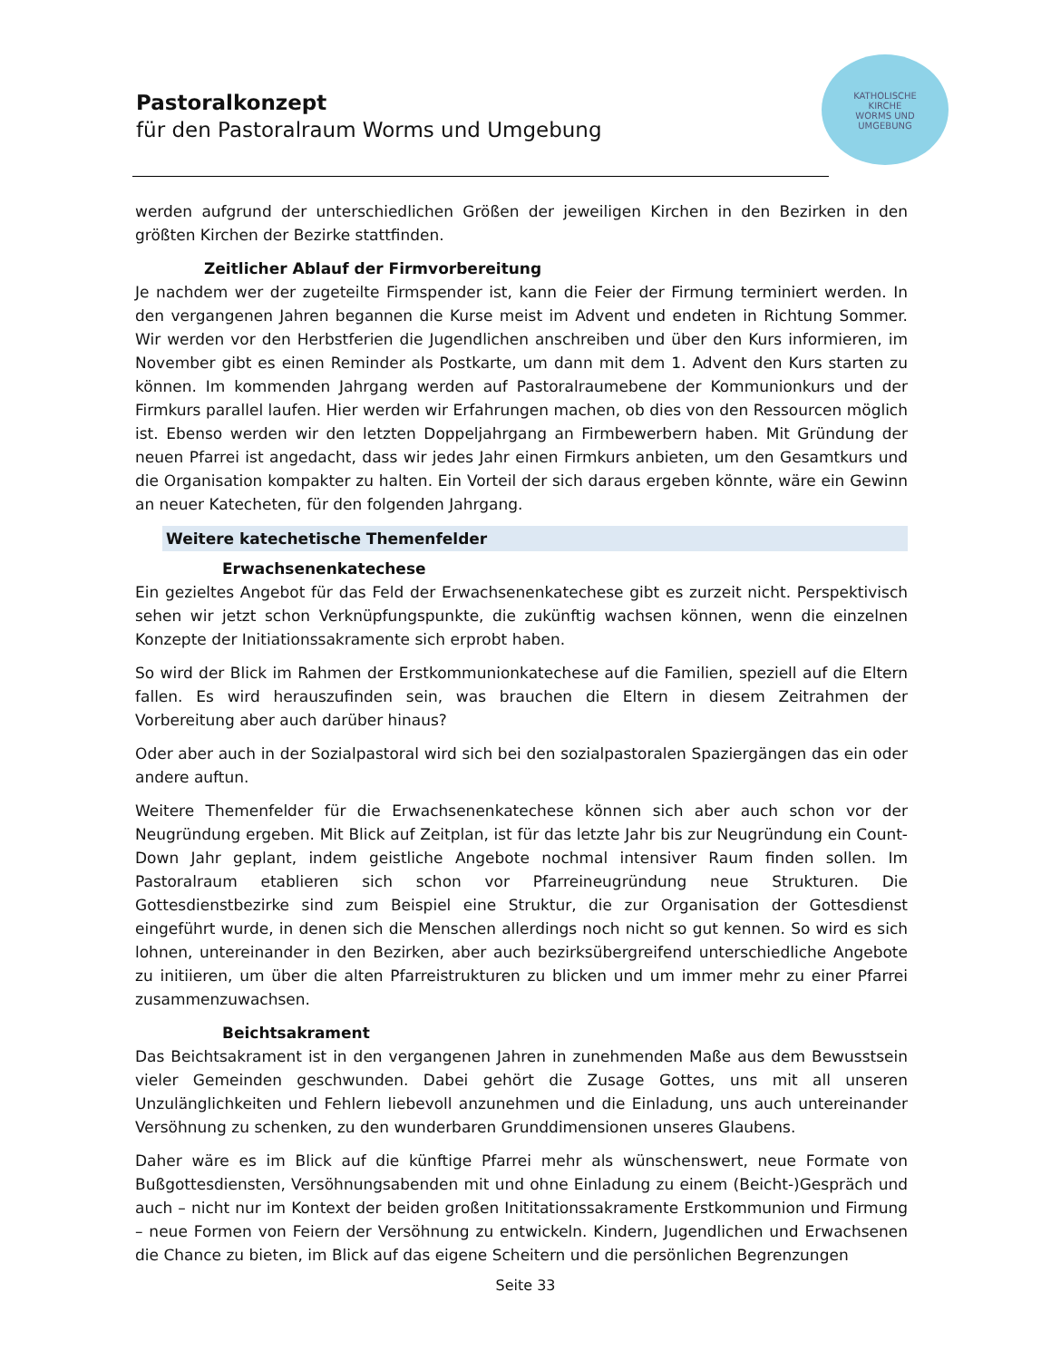Pastoralkonzept
für den Pastoralraum Worms und Umgebung
KATHOLISCHE
KIRCHE
WORMS UND
UMGEBUNG
werden aufgrund der unterschiedlichen Größen der jeweiligen Kirchen in den Bezirken in den größten Kirchen der Bezirke stattfinden.
Zeitlicher Ablauf der Firmvorbereitung
Je nachdem wer der zugeteilte Firmspender ist, kann die Feier der Firmung terminiert werden. In den vergangenen Jahren begannen die Kurse meist im Advent und endeten in Richtung Sommer. Wir werden vor den Herbstferien die Jugendlichen anschreiben und über den Kurs informieren, im November gibt es einen Reminder als Postkarte, um dann mit dem 1. Advent den Kurs starten zu können. Im kommenden Jahrgang werden auf Pastoralraumebene der Kommunionkurs und der Firmkurs parallel laufen. Hier werden wir Erfahrungen machen, ob dies von den Ressourcen möglich ist. Ebenso werden wir den letzten Doppeljahrgang an Firmbewerbern haben. Mit Gründung der neuen Pfarrei ist angedacht, dass wir jedes Jahr einen Firmkurs anbieten, um den Gesamtkurs und die Organisation kompakter zu halten. Ein Vorteil der sich daraus ergeben könnte, wäre ein Gewinn an neuer Katecheten, für den folgenden Jahrgang.
Weitere katechetische Themenfelder
Erwachsenenkatechese
Ein gezieltes Angebot für das Feld der Erwachsenenkatechese gibt es zurzeit nicht. Perspektivisch sehen wir jetzt schon Verknüpfungspunkte, die zukünftig wachsen können, wenn die einzelnen Konzepte der Initiationssakramente sich erprobt haben.
So wird der Blick im Rahmen der Erstkommunionkatechese auf die Familien, speziell auf die Eltern fallen. Es wird herauszufinden sein, was brauchen die Eltern in diesem Zeitrahmen der Vorbereitung aber auch darüber hinaus?
Oder aber auch in der Sozialpastoral wird sich bei den sozialpastoralen Spaziergängen das ein oder andere auftun.
Weitere Themenfelder für die Erwachsenenkatechese können sich aber auch schon vor der Neugründung ergeben. Mit Blick auf Zeitplan, ist für das letzte Jahr bis zur Neugründung ein Count-Down Jahr geplant, indem geistliche Angebote nochmal intensiver Raum finden sollen. Im Pastoralraum etablieren sich schon vor Pfarreineugründung neue Strukturen. Die Gottesdienstbezirke sind zum Beispiel eine Struktur, die zur Organisation der Gottesdienst eingeführt wurde, in denen sich die Menschen allerdings noch nicht so gut kennen. So wird es sich lohnen, untereinander in den Bezirken, aber auch bezirksübergreifend unterschiedliche Angebote zu initiieren, um über die alten Pfarreistrukturen zu blicken und um immer mehr zu einer Pfarrei zusammenzuwachsen.
Beichtsakrament
Das Beichtsakrament ist in den vergangenen Jahren in zunehmenden Maße aus dem Bewusstsein vieler Gemeinden geschwunden. Dabei gehört die Zusage Gottes, uns mit all unseren Unzulänglichkeiten und Fehlern liebevoll anzunehmen und die Einladung, uns auch untereinander Versöhnung zu schenken, zu den wunderbaren Grunddimensionen unseres Glaubens.
Daher wäre es im Blick auf die künftige Pfarrei mehr als wünschenswert, neue Formate von Bußgottesdiensten, Versöhnungsabenden mit und ohne Einladung zu einem (Beicht-)Gespräch und auch – nicht nur im Kontext der beiden großen Inititationssakramente Erstkommunion und Firmung – neue Formen von Feiern der Versöhnung zu entwickeln. Kindern, Jugendlichen und Erwachsenen die Chance zu bieten, im Blick auf das eigene Scheitern und die persönlichen Begrenzungen
Seite 33